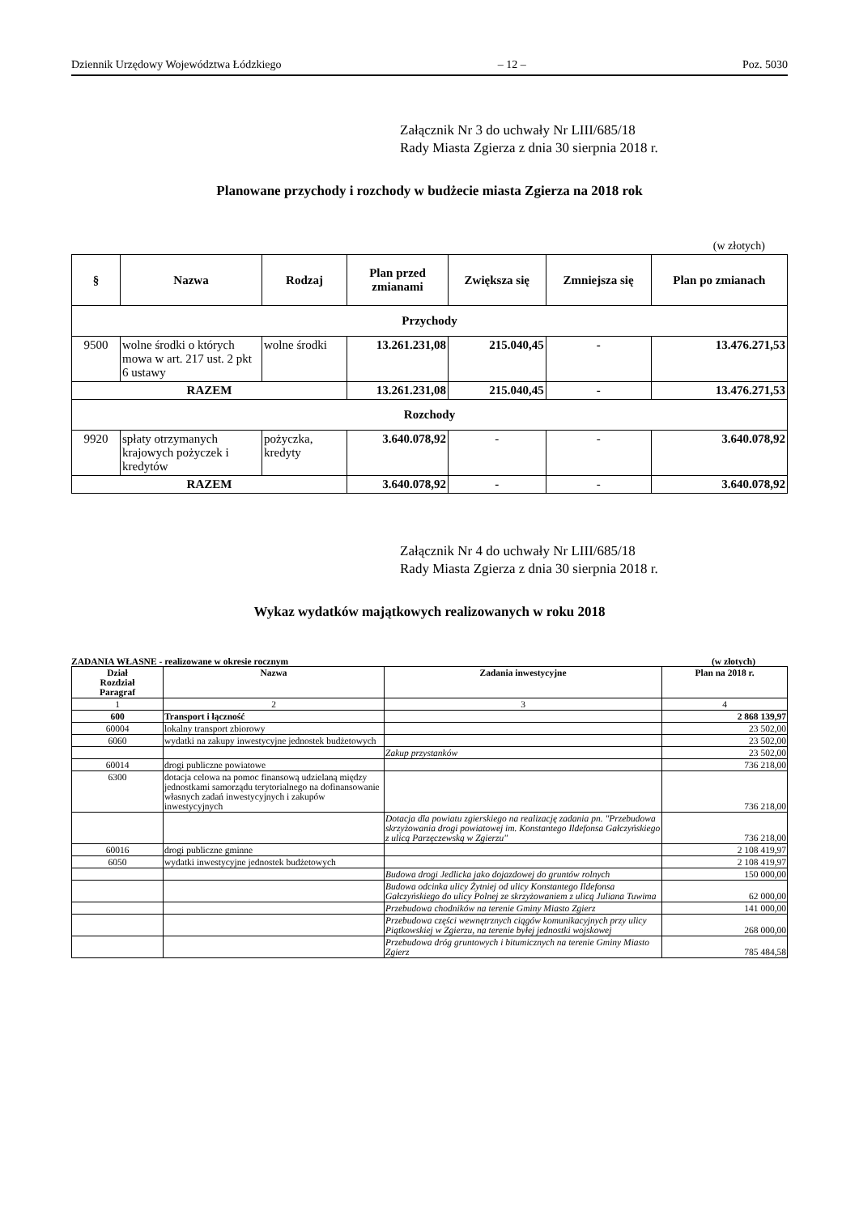Dziennik Urzędowy Województwa Łódzkiego – 12 – Poz. 5030
Załącznik Nr 3 do uchwały Nr LIII/685/18
Rady Miasta Zgierza z dnia 30 sierpnia 2018 r.
Planowane przychody i rozchody w budżecie miasta Zgierza na 2018 rok
(w złotych)
| § | Nazwa | Rodzaj | Plan przed zmianami | Zwiększa się | Zmniejsza się | Plan po zmianach |
| --- | --- | --- | --- | --- | --- | --- |
| Przychody | | | | | | |
| 9500 | wolne środki o których mowa w art. 217 ust. 2 pkt 6 ustawy | wolne środki | 13.261.231,08 | 215.040,45 | - | 13.476.271,53 |
| RAZEM | | | 13.261.231,08 | 215.040,45 | - | 13.476.271,53 |
| Rozchody | | | | | | |
| 9920 | spłaty otrzymanych krajowych pożyczek i kredytów | pożyczka, kredyty | 3.640.078,92 | - | - | 3.640.078,92 |
| RAZEM | | | 3.640.078,92 | - | - | 3.640.078,92 |
Załącznik Nr 4 do uchwały Nr LIII/685/18
Rady Miasta Zgierza z dnia 30 sierpnia 2018 r.
Wykaz wydatków majątkowych realizowanych w roku 2018
ZADANIA WŁASNE - realizowane w okresie rocznym (w złotych)
| Dział Rozdział Paragraf | Nazwa | Zadania inwestycyjne | Plan na 2018 r. |
| --- | --- | --- | --- |
| 1 | 2 | 3 | 4 |
| 600 | Transport i łączność | | 2 868 139,97 |
| 60004 | lokalny transport zbiorowy | | 23 502,00 |
| 6060 | wydatki na zakupy inwestycyjne jednostek budżetowych | | 23 502,00 |
| | | Zakup przystanków | 23 502,00 |
| 60014 | drogi publiczne powiatowe | | 736 218,00 |
| 6300 | dotacja celowa na pomoc finansową udzielaną między jednostkami samorządu terytorialnego na dofinansowanie własnych zadań inwestycyjnych i zakupów inwestycyjnych | | 736 218,00 |
| | | Dotacja dla powiatu zgierskiego na realizację zadania pn. "Przebudowa skrzyżowania drogi powiatowej im. Konstantego Ildefonsa Gałczyńskiego z ulicą Parzęczewską w Zgierzu" | 736 218,00 |
| 60016 | drogi publiczne gminne | | 2 108 419,97 |
| 6050 | wydatki inwestycyjne jednostek budżetowych | | 2 108 419,97 |
| | | Budowa drogi Jedlicka jako dojazdowej do gruntów rolnych | 150 000,00 |
| | | Budowa odcinka ulicy Żytniej od ulicy Konstantego Ildefonsa Gałczyńskiego do ulicy Polnej ze skrzyżowaniem z ulicą Juliana Tuwima | 62 000,00 |
| | | Przebudowa chodników na terenie Gminy Miasto Zgierz | 141 000,00 |
| | | Przebudowa części wewnętrznych ciągów komunikacyjnych przy ulicy Piątkowskiej w Zgierzu, na terenie byłej jednostki wojskowej | 268 000,00 |
| | | Przebudowa dróg gruntowych i bitumicznych na terenie Gminy Miasto Zgierz | 785 484,58 |